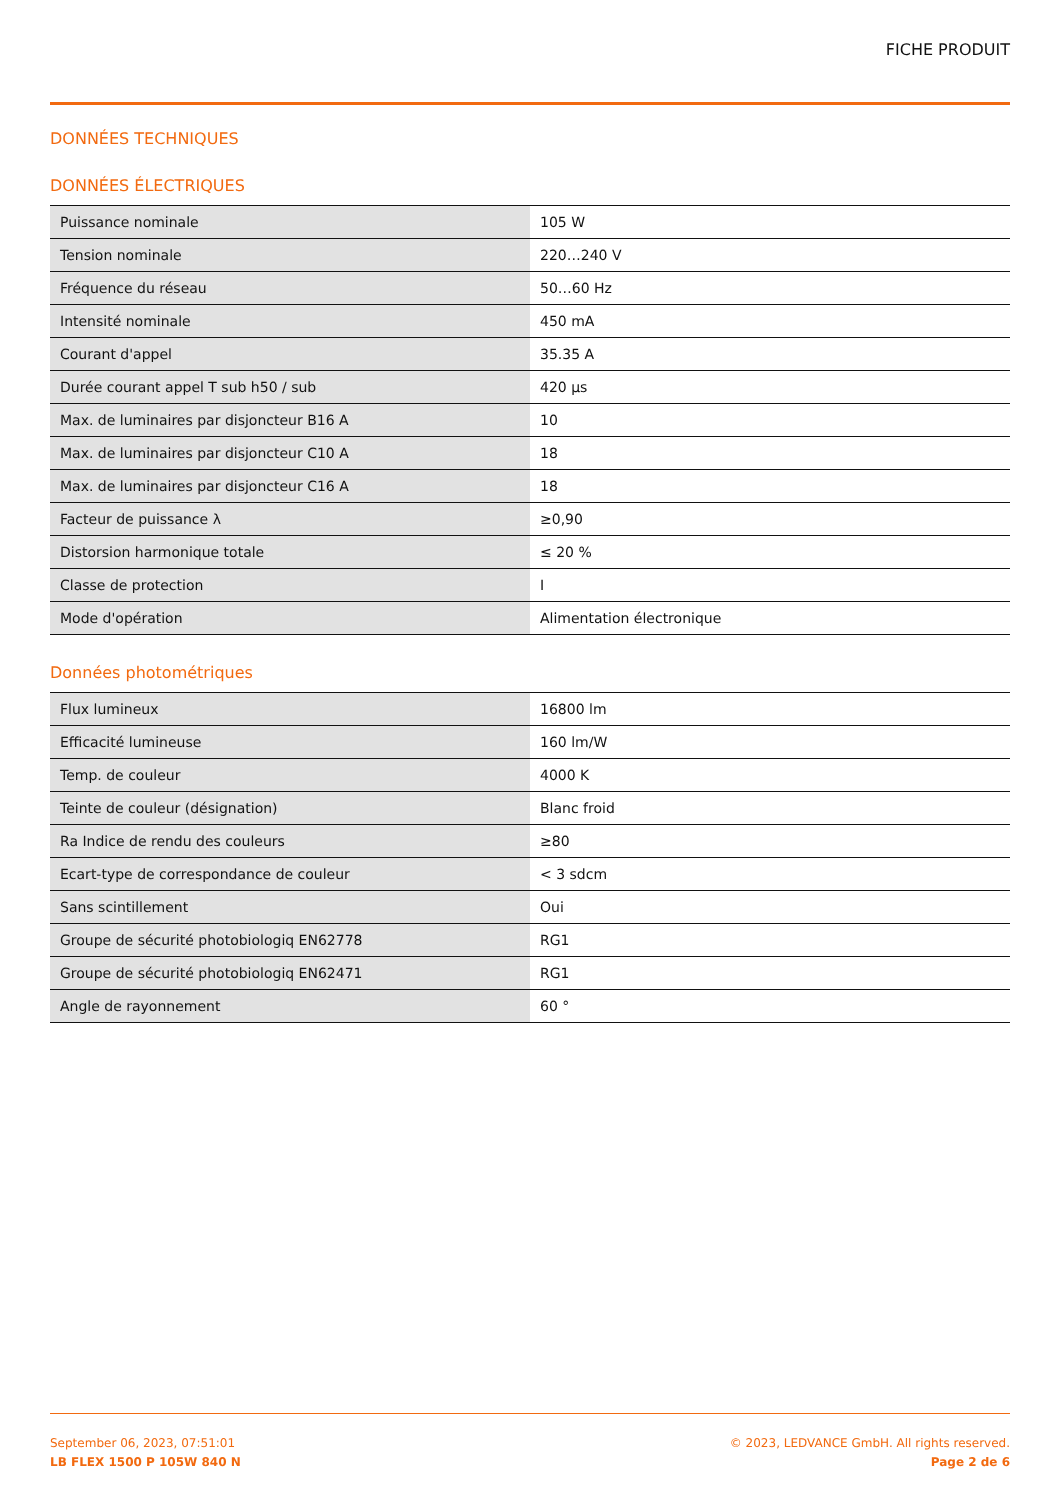FICHE PRODUIT
DONNÉES TECHNIQUES
DONNÉES ÉLECTRIQUES
| Puissance nominale | 105 W |
| Tension nominale | 220…240 V |
| Fréquence du réseau | 50…60 Hz |
| Intensité nominale | 450 mA |
| Courant d'appel | 35.35 A |
| Durée courant appel T sub h50 / sub | 420 µs |
| Max. de luminaires par disjoncteur B16 A | 10 |
| Max. de luminaires par disjoncteur C10 A | 18 |
| Max. de luminaires par disjoncteur C16 A | 18 |
| Facteur de puissance λ | ≥0,90 |
| Distorsion harmonique totale | ≤ 20 % |
| Classe de protection | I |
| Mode d'opération | Alimentation électronique |
Données photométriques
| Flux lumineux | 16800 lm |
| Efficacité lumineuse | 160 lm/W |
| Temp. de couleur | 4000 K |
| Teinte de couleur (désignation) | Blanc froid |
| Ra Indice de rendu des couleurs | ≥80 |
| Ecart-type de correspondance de couleur | < 3 sdcm |
| Sans scintillement | Oui |
| Groupe de sécurité photobiologiq EN62778 | RG1 |
| Groupe de sécurité photobiologiq EN62471 | RG1 |
| Angle de rayonnement | 60 ° |
September 06, 2023, 07:51:01
LB FLEX 1500 P 105W 840 N
© 2023, LEDVANCE GmbH. All rights reserved.
Page 2 de 6